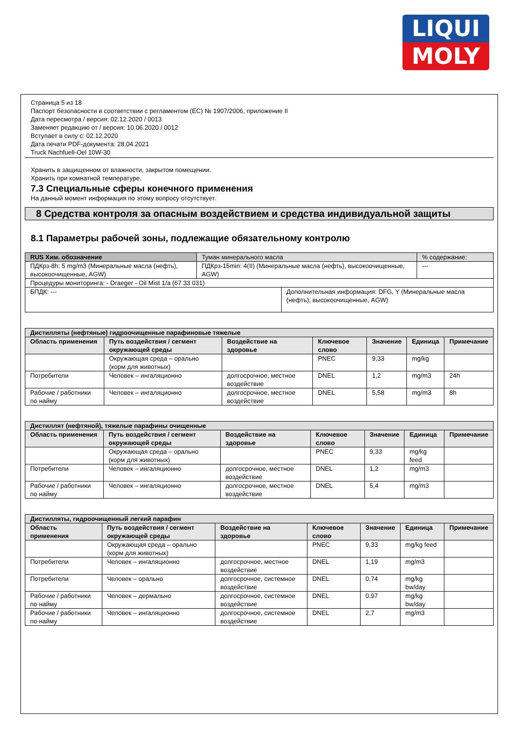LIQUI
MOLY
Страница 5 из 18
Паспорт безопасности в соответствии с регламентом (EC) № 1907/2006, приложение II
Дата пересмотра / версия: 02.12.2020 / 0013
Заменяет редакцию от / версия: 10.06.2020 / 0012
Вступает в силу с: 02.12.2020
Дата печати PDF-документа: 28.04.2021
Truck Nachfuell-Oel 10W-30
Хранить в защищенном от влажности, закрытом помещении.
Хранить при комнатной температуре.
7.3 Специальные сферы конечного применения
На данный момент информация по этому вопросу отсутствует.
8 Средства контроля за опасным воздействием и средства индивидуальной защиты
8.1 Параметры рабочей зоны, подлежащие обязательному контролю
| RUS Хим. обозначение | Туман минерального масла | | % содержание: |
| ПДКрз-8h: 5 mg/m3 (Минеральные масла (нефть), высокоочищенные, AGW) | ПДКрз-15min: 4(II) (Минеральные масла (нефть), высокоочищенные, AGW) | | --- |
| Процедуры мониторинга: - Draeger - Oil Mist 1/a (67 33 031) | | | |
| БПДК: --- | | Дополнительная информация: DFG, Y (Минеральные масла (нефть), высокоочищенные, AGW) | |
| Дистилляты (нефтяные) гидроочищенные парафиновые тяжелые | | | | | | |
| Область применения | Путь воздействия / сегмент окружающей среды | Воздействие на здоровье | Ключевое слово | Значение | Единица | Примечание |
| | Окружающая среда – орально (корм для животных) | | PNEC | 9,33 | mg/kg | |
| Потребители | Человек – ингаляционно | долгосрочное, местное воздействие | DNEL | 1,2 | mg/m3 | 24h |
| Рабочие / работники по найму | Человек – ингаляционно | долгосрочное, местное воздействие | DNEL | 5,58 | mg/m3 | 8h |
| Дистиллят (нефтяной), тяжелые парафины очищенные | | | | | | |
| Область применения | Путь воздействия / сегмент окружающей среды | Воздействие на здоровье | Ключевое слово | Значение | Единица | Примечание |
| | Окружающая среда – орально (корм для животных) | | PNEC | 9,33 | mg/kg feed | |
| Потребители | Человек – ингаляционно | долгосрочное, местное воздействие | DNEL | 1,2 | mg/m3 | |
| Рабочие / работники по найму | Человек – ингаляционно | долгосрочное, местное воздействие | DNEL | 5,4 | mg/m3 | |
| Дистилляты, гидроочищенный легкий парафин | | | | | | |
| Область применения | Путь воздействия / сегмент окружающей среды | Воздействие на здоровье | Ключевое слово | Значение | Единица | Примечание |
| | Окружающая среда – орально (корм для животных) | | PNEC | 9,33 | mg/kg feed | |
| Потребители | Человек – ингаляционно | долгосрочное, местное воздействие | DNEL | 1,19 | mg/m3 | |
| Потребители | Человек – орально | долгосрочное, системное воздействие | DNEL | 0,74 | mg/kg bw/day | |
| Рабочие / работники по найму | Человек – дермально | долгосрочное, системное воздействие | DNEL | 0,97 | mg/kg bw/day | |
| Рабочие / работники по найму | Человек – ингаляционно | долгосрочное, системное воздействие | DNEL | 2,7 | mg/m3 | |